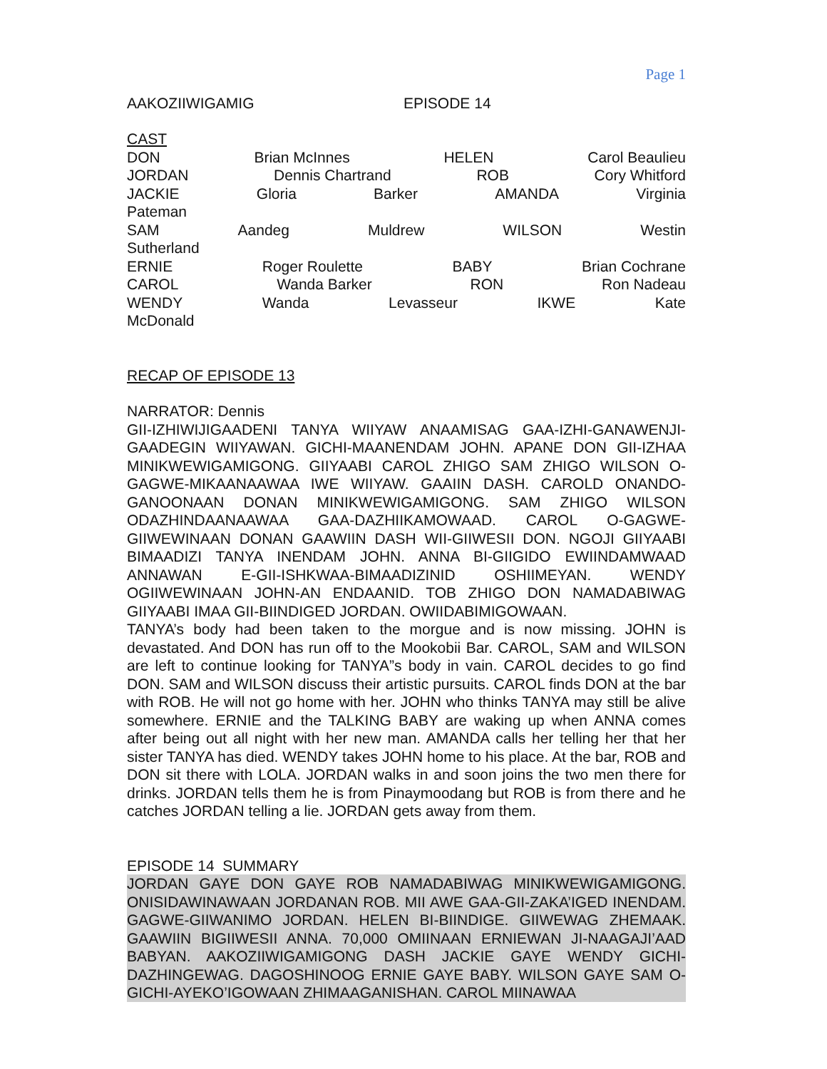Page 1
AAKOZIIWIGAMIG EPISODE 14
CAST
DON Brian McInnes HELEN Carol Beaulieu
JORDAN Dennis Chartrand ROB Cory Whitford
JACKIE Gloria Barker AMANDA Virginia
Pateman
SAM Aandeg Muldrew WILSON Westin
Sutherland
ERNIE Roger Roulette BABY Brian Cochrane
CAROL Wanda Barker RON Ron Nadeau
WENDY Wanda Levasseur IKWE Kate
McDonald
RECAP OF EPISODE 13
NARRATOR: Dennis
GII-IZHIWIJIGAADENI TANYA WIIYAW ANAAMISAG GAA-IZHI-GANAWENJI-GAADEGIN WIIYAWAN. GICHI-MAANENDAM JOHN. APANE DON GII-IZHAA MINIKWEWIGAMIGONG. GIIYAABI CAROL ZHIGO SAM ZHIGO WILSON O-GAGWE-MIKAANAAWAA IWE WIIYAW. GAAIIN DASH. CAROLD ONANDO-GANOONAAN DONAN MINIKWEWIGAMIGONG. SAM ZHIGO WILSON ODAZHINDAANAAWAA GAA-DAZHIIKAMOWAAD. CAROL O-GAGWE-GIIWEWINAAN DONAN GAAWIIN DASH WII-GIIWESII DON. NGOJI GIIYAABI BIMAADIZI TANYA INENDAM JOHN. ANNA BI-GIIGIDO EWIINDAMWAAD ANNAWAN E-GII-ISHKWAA-BIMAADIZINID OSHIIMEYAN. WENDY OGIIWEWINAAN JOHN-AN ENDAANID. TOB ZHIGO DON NAMADABIWAG GIIYAABI IMAA GII-BIINDIGED JORDAN. OWIIDABIMIGOWAAN.
TANYA’s body had been taken to the morgue and is now missing. JOHN is devastated. And DON has run off to the Mookobii Bar. CAROL, SAM and WILSON are left to continue looking for TANYA”s body in vain. CAROL decides to go find DON. SAM and WILSON discuss their artistic pursuits. CAROL finds DON at the bar with ROB. He will not go home with her. JOHN who thinks TANYA may still be alive somewhere. ERNIE and the TALKING BABY are waking up when ANNA comes after being out all night with her new man. AMANDA calls her telling her that her sister TANYA has died. WENDY takes JOHN home to his place. At the bar, ROB and DON sit there with LOLA. JORDAN walks in and soon joins the two men there for drinks. JORDAN tells them he is from Pinaymoodang but ROB is from there and he catches JORDAN telling a lie. JORDAN gets away from them.
EPISODE 14 SUMMARY
JORDAN GAYE DON GAYE ROB NAMADABIWAG MINIKWEWIGAMIGONG. ONISIDAWINAWAAN JORDANAN ROB. MII AWE GAA-GII-ZAKA’IGED INENDAM. GAGWE-GIIWANIMO JORDAN. HELEN BI-BIINDIGE. GIIWEWAG ZHEMAAK. GAAWIIN BIGIIWESII ANNA. 70,000 OMIINAAN ERNIEWAN JI-NAAGAJI’AAD BABYAN. AAKOZIIWIGAMIGONG DASH JACKIE GAYE WENDY GICHI-DAZHINGEWAG. DAGOSHINOOG ERNIE GAYE BABY. WILSON GAYE SAM O-GICHI-AYEKO’IGOWAAN ZHIMAAGANISHAN. CAROL MIINAWAA